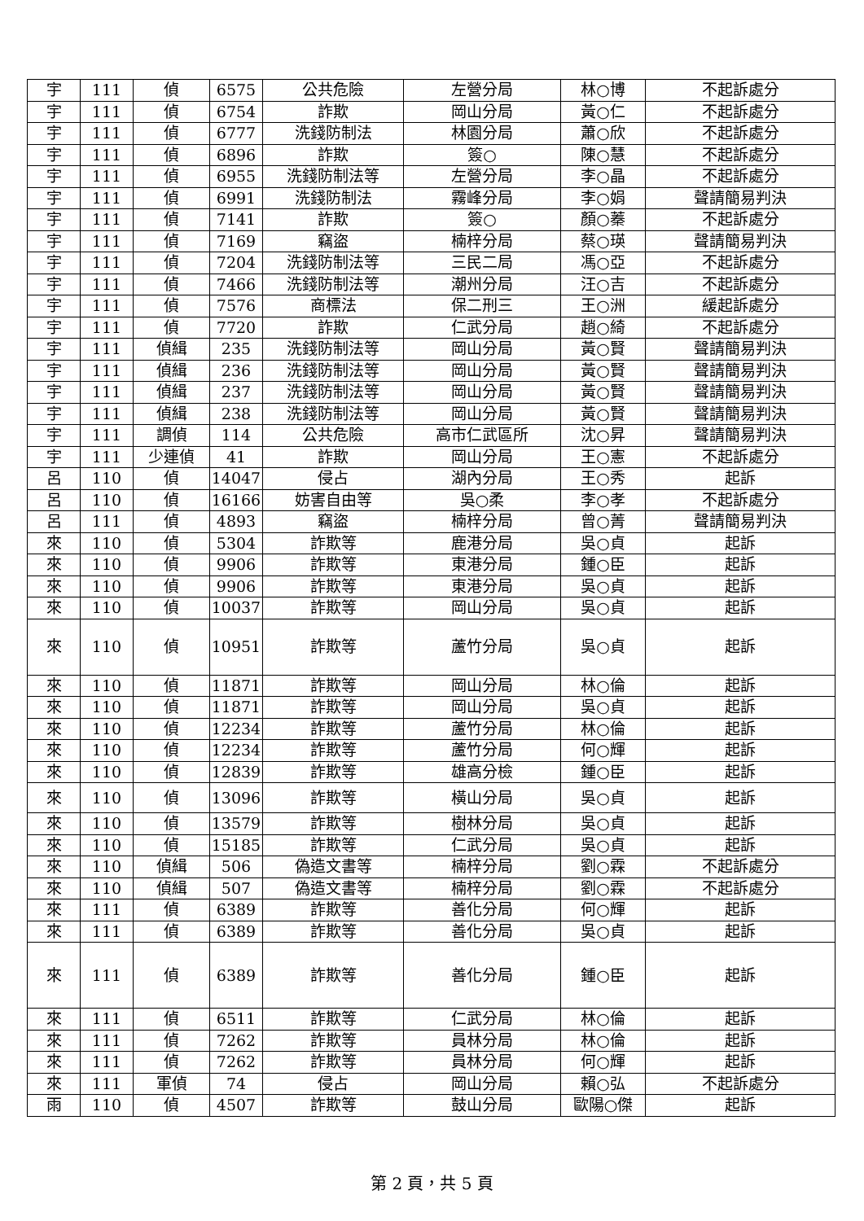| 宇 | 111 | 偵 | 6575 | 公共危險 | 左營分局 | 林○博 | 不起訴處分 |
| 宇 | 111 | 偵 | 6754 | 詐欺 | 岡山分局 | 黃○仁 | 不起訴處分 |
| 宇 | 111 | 偵 | 6777 | 洗錢防制法 | 林園分局 | 蕭○欣 | 不起訴處分 |
| 宇 | 111 | 偵 | 6896 | 詐欺 | 簽○ | 陳○慧 | 不起訴處分 |
| 宇 | 111 | 偵 | 6955 | 洗錢防制法等 | 左營分局 | 李○晶 | 不起訴處分 |
| 宇 | 111 | 偵 | 6991 | 洗錢防制法 | 霧峰分局 | 李○娟 | 聲請簡易判決 |
| 宇 | 111 | 偵 | 7141 | 詐欺 | 簽○ | 顏○蓁 | 不起訴處分 |
| 宇 | 111 | 偵 | 7169 | 竊盜 | 楠梓分局 | 蔡○瑛 | 聲請簡易判決 |
| 宇 | 111 | 偵 | 7204 | 洗錢防制法等 | 三民二局 | 馮○亞 | 不起訴處分 |
| 宇 | 111 | 偵 | 7466 | 洗錢防制法等 | 潮州分局 | 汪○吉 | 不起訴處分 |
| 宇 | 111 | 偵 | 7576 | 商標法 | 保二刑三 | 王○洲 | 緩起訴處分 |
| 宇 | 111 | 偵 | 7720 | 詐欺 | 仁武分局 | 趙○綺 | 不起訴處分 |
| 宇 | 111 | 偵緝 | 235 | 洗錢防制法等 | 岡山分局 | 黃○賢 | 聲請簡易判決 |
| 宇 | 111 | 偵緝 | 236 | 洗錢防制法等 | 岡山分局 | 黃○賢 | 聲請簡易判決 |
| 宇 | 111 | 偵緝 | 237 | 洗錢防制法等 | 岡山分局 | 黃○賢 | 聲請簡易判決 |
| 宇 | 111 | 偵緝 | 238 | 洗錢防制法等 | 岡山分局 | 黃○賢 | 聲請簡易判決 |
| 宇 | 111 | 調偵 | 114 | 公共危險 | 高市仁武區所 | 沈○昇 | 聲請簡易判決 |
| 宇 | 111 | 少連偵 | 41 | 詐欺 | 岡山分局 | 王○憲 | 不起訴處分 |
| 呂 | 110 | 偵 | 14047 | 侵占 | 湖內分局 | 王○秀 | 起訴 |
| 呂 | 110 | 偵 | 16166 | 妨害自由等 | 吳○柔 | 李○孝 | 不起訴處分 |
| 呂 | 111 | 偵 | 4893 | 竊盜 | 楠梓分局 | 曾○菁 | 聲請簡易判決 |
| 來 | 110 | 偵 | 5304 | 詐欺等 | 鹿港分局 | 吳○貞 | 起訴 |
| 來 | 110 | 偵 | 9906 | 詐欺等 | 東港分局 | 鍾○臣 | 起訴 |
| 來 | 110 | 偵 | 9906 | 詐欺等 | 東港分局 | 吳○貞 | 起訴 |
| 來 | 110 | 偵 | 10037 | 詐欺等 | 岡山分局 | 吳○貞 | 起訴 |
| 來 | 110 | 偵 | 10951 | 詐欺等 | 蘆竹分局 | 吳○貞 | 起訴 |
| 來 | 110 | 偵 | 11871 | 詐欺等 | 岡山分局 | 林○倫 | 起訴 |
| 來 | 110 | 偵 | 11871 | 詐欺等 | 岡山分局 | 吳○貞 | 起訴 |
| 來 | 110 | 偵 | 12234 | 詐欺等 | 蘆竹分局 | 林○倫 | 起訴 |
| 來 | 110 | 偵 | 12234 | 詐欺等 | 蘆竹分局 | 何○輝 | 起訴 |
| 來 | 110 | 偵 | 12839 | 詐欺等 | 雄高分檢 | 鍾○臣 | 起訴 |
| 來 | 110 | 偵 | 13096 | 詐欺等 | 橫山分局 | 吳○貞 | 起訴 |
| 來 | 110 | 偵 | 13579 | 詐欺等 | 樹林分局 | 吳○貞 | 起訴 |
| 來 | 110 | 偵 | 15185 | 詐欺等 | 仁武分局 | 吳○貞 | 起訴 |
| 來 | 110 | 偵緝 | 506 | 偽造文書等 | 楠梓分局 | 劉○霖 | 不起訴處分 |
| 來 | 110 | 偵緝 | 507 | 偽造文書等 | 楠梓分局 | 劉○霖 | 不起訴處分 |
| 來 | 111 | 偵 | 6389 | 詐欺等 | 善化分局 | 何○輝 | 起訴 |
| 來 | 111 | 偵 | 6389 | 詐欺等 | 善化分局 | 吳○貞 | 起訴 |
| 來 | 111 | 偵 | 6389 | 詐欺等 | 善化分局 | 鍾○臣 | 起訴 |
| 來 | 111 | 偵 | 6511 | 詐欺等 | 仁武分局 | 林○倫 | 起訴 |
| 來 | 111 | 偵 | 7262 | 詐欺等 | 員林分局 | 林○倫 | 起訴 |
| 來 | 111 | 偵 | 7262 | 詐欺等 | 員林分局 | 何○輝 | 起訴 |
| 來 | 111 | 軍偵 | 74 | 侵占 | 岡山分局 | 賴○弘 | 不起訴處分 |
| 雨 | 110 | 偵 | 4507 | 詐欺等 | 鼓山分局 | 歐陽○傑 | 起訴 |
第 2 頁，共 5 頁